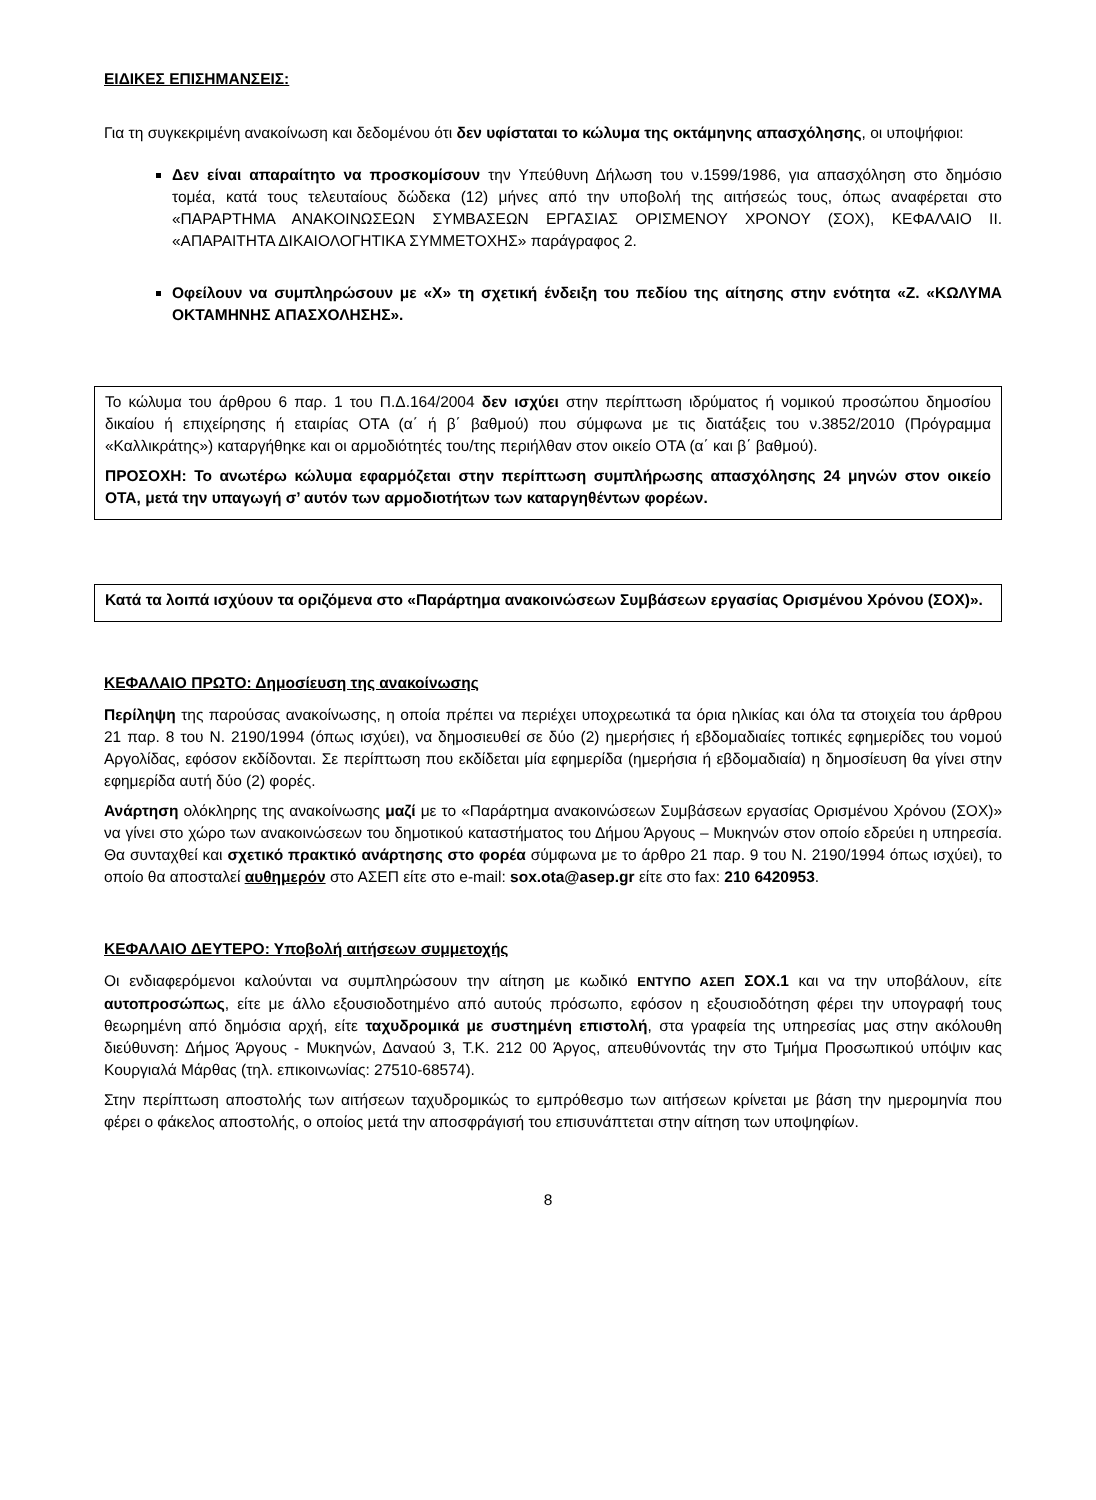ΕΙΔΙΚΕΣ ΕΠΙΣΗΜΑΝΣΕΙΣ:
Για τη συγκεκριμένη ανακοίνωση και δεδομένου ότι δεν υφίσταται το κώλυμα της οκτάμηνης απασχόλησης, οι υποψήφιοι:
Δεν είναι απαραίτητο να προσκομίσουν την Υπεύθυνη Δήλωση του ν.1599/1986, για απασχόληση στο δημόσιο τομέα, κατά τους τελευταίους δώδεκα (12) μήνες από την υποβολή της αιτήσεώς τους, όπως αναφέρεται στο «ΠΑΡΑΡΤΗΜΑ ΑΝΑΚΟΙΝΩΣΕΩΝ ΣΥΜΒΑΣΕΩΝ ΕΡΓΑΣΙΑΣ ΟΡΙΣΜΕΝΟΥ ΧΡΟΝΟΥ (ΣΟΧ), ΚΕΦΑΛΑΙΟ ΙΙ. «ΑΠΑΡΑΙΤΗΤΑ ΔΙΚΑΙΟΛΟΓΗΤΙΚΑ ΣΥΜΜΕΤΟΧΗΣ» παράγραφος 2.
Οφείλουν να συμπληρώσουν με «Χ» τη σχετική ένδειξη του πεδίου της αίτησης στην ενότητα «Ζ. «ΚΩΛΥΜΑ ΟΚΤΑΜΗΝΗΣ ΑΠΑΣΧΟΛΗΣΗΣ».
Το κώλυμα του άρθρου 6 παρ. 1 του Π.Δ.164/2004 δεν ισχύει στην περίπτωση ιδρύματος ή νομικού προσώπου δημοσίου δικαίου ή επιχείρησης ή εταιρίας ΟΤΑ (α΄ ή β΄ βαθμού) που σύμφωνα με τις διατάξεις του ν.3852/2010 (Πρόγραμμα «Καλλικράτης») καταργήθηκε και οι αρμοδιότητές του/της περιήλθαν στον οικείο ΟΤΑ (α΄ και β΄ βαθμού).
ΠΡΟΣΟΧΗ: Το ανωτέρω κώλυμα εφαρμόζεται στην περίπτωση συμπλήρωσης απασχόλησης 24 μηνών στον οικείο ΟΤΑ, μετά την υπαγωγή σ’ αυτόν των αρμοδιοτήτων των καταργηθέντων φορέων.
Κατά τα λοιπά ισχύουν τα οριζόμενα στο «Παράρτημα ανακοινώσεων Συμβάσεων εργασίας Ορισμένου Χρόνου (ΣΟΧ)».
ΚΕΦΑΛΑΙΟ ΠΡΩΤΟ: Δημοσίευση της ανακοίνωσης
Περίληψη της παρούσας ανακοίνωσης, η οποία πρέπει να περιέχει υποχρεωτικά τα όρια ηλικίας και όλα τα στοιχεία του άρθρου 21 παρ. 8 του Ν. 2190/1994 (όπως ισχύει), να δημοσιευθεί σε δύο (2) ημερήσιες ή εβδομαδιαίες τοπικές εφημερίδες του νομού Αργολίδας, εφόσον εκδίδονται. Σε περίπτωση που εκδίδεται μία εφημερίδα (ημερήσια ή εβδομαδιαία) η δημοσίευση θα γίνει στην εφημερίδα αυτή δύο (2) φορές.
Ανάρτηση ολόκληρης της ανακοίνωσης μαζί με το «Παράρτημα ανακοινώσεων Συμβάσεων εργασίας Ορισμένου Χρόνου (ΣΟΧ)» να γίνει στο χώρο των ανακοινώσεων του δημοτικού καταστήματος του Δήμου Άργους – Μυκηνών στον οποίο εδρεύει η υπηρεσία. Θα συνταχθεί και σχετικό πρακτικό ανάρτησης στο φορέα σύμφωνα με το άρθρο 21 παρ. 9 του Ν. 2190/1994 όπως ισχύει), το οποίο θα αποσταλεί αυθημερόν στο ΑΣΕΠ είτε στο e-mail: sox.ota@asep.gr είτε στο fax: 210 6420953.
ΚΕΦΑΛΑΙΟ ΔΕΥΤΕΡΟ: Υποβολή αιτήσεων συμμετοχής
Οι ενδιαφερόμενοι καλούνται να συμπληρώσουν την αίτηση με κωδικό ΕΝΤΥΠΟ ΑΣΕΠ ΣΟΧ.1 και να την υποβάλουν, είτε αυτοπροσώπως, είτε με άλλο εξουσιοδοτημένο από αυτούς πρόσωπο, εφόσον η εξουσιοδότηση φέρει την υπογραφή τους θεωρημένη από δημόσια αρχή, είτε ταχυδρομικά με συστημένη επιστολή, στα γραφεία της υπηρεσίας μας στην ακόλουθη διεύθυνση: Δήμος Άργους - Μυκηνών, Δαναού 3, Τ.Κ. 212 00 Άργος, απευθύνοντάς την στο Τμήμα Προσωπικού υπόψιν κας Κουργιαλά Μάρθας (τηλ. επικοινωνίας: 27510-68574).
Στην περίπτωση αποστολής των αιτήσεων ταχυδρομικώς το εμπρόθεσμο των αιτήσεων κρίνεται με βάση την ημερομηνία που φέρει ο φάκελος αποστολής, ο οποίος μετά την αποσφράγισή του επισυνάπτεται στην αίτηση των υποψηφίων.
8